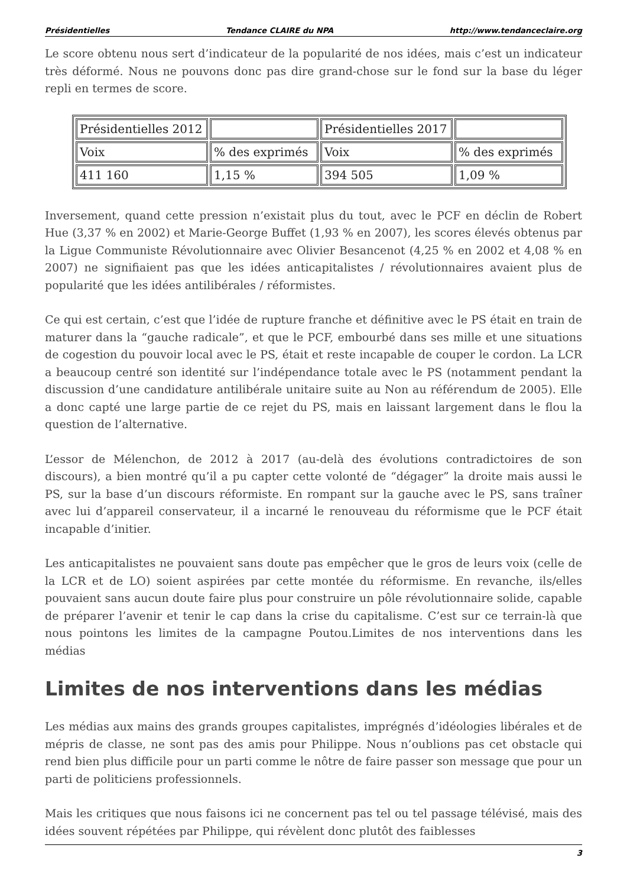Présidentielles Tendance CLAIRE du NPA http://www.tendanceclaire.org
Le score obtenu nous sert d’indicateur de la popularité de nos idées, mais c’est un indicateur très déformé. Nous ne pouvons donc pas dire grand-chose sur le fond sur la base du léger repli en termes de score.
| Présidentielles 2012 | | Présidentielles 2017 | |
| Voix | % des exprimés | Voix | % des exprimés |
| 411 160 | 1,15 % | 394 505 | 1,09 % |
Inversement, quand cette pression n’existait plus du tout, avec le PCF en déclin de Robert Hue (3,37 % en 2002) et Marie-George Buffet (1,93 % en 2007), les scores élevés obtenus par la Ligue Communiste Révolutionnaire avec Olivier Besancenot (4,25 % en 2002 et 4,08 % en 2007) ne signifiaient pas que les idées anticapitalistes / révolutionnaires avaient plus de popularité que les idées antilibérales / réformistes.
Ce qui est certain, c’est que l’idée de rupture franche et définitive avec le PS était en train de maturer dans la “gauche radicale”, et que le PCF, embourbé dans ses mille et une situations de cogestion du pouvoir local avec le PS, était et reste incapable de couper le cordon. La LCR a beaucoup centré son identité sur l’indépendance totale avec le PS (notamment pendant la discussion d’une candidature antilibérale unitaire suite au Non au référendum de 2005). Elle a donc capté une large partie de ce rejet du PS, mais en laissant largement dans le flou la question de l’alternative.
L’essor de Mélenchon, de 2012 à 2017 (au-delà des évolutions contradictoires de son discours), a bien montré qu’il a pu capter cette volonté de “dégager” la droite mais aussi le PS, sur la base d’un discours réformiste. En rompant sur la gauche avec le PS, sans traîner avec lui d’appareil conservateur, il a incarné le renouveau du réformisme que le PCF était incapable d’initier.
Les anticapitalistes ne pouvaient sans doute pas empêcher que le gros de leurs voix (celle de la LCR et de LO) soient aspirées par cette montée du réformisme. En revanche, ils/elles pouvaient sans aucun doute faire plus pour construire un pôle révolutionnaire solide, capable de préparer l’avenir et tenir le cap dans la crise du capitalisme. C’est sur ce terrain-là que nous pointons les limites de la campagne Poutou.Limites de nos interventions dans les médias
Limites de nos interventions dans les médias
Les médias aux mains des grands groupes capitalistes, imprégnés d’idéologies libérales et de mépris de classe, ne sont pas des amis pour Philippe. Nous n’oublions pas cet obstacle qui rend bien plus difficile pour un parti comme le nôtre de faire passer son message que pour un parti de politiciens professionnels.
Mais les critiques que nous faisons ici ne concernent pas tel ou tel passage télévisé, mais des idées souvent répétées par Philippe, qui révèlent donc plutôt des faiblesses
3